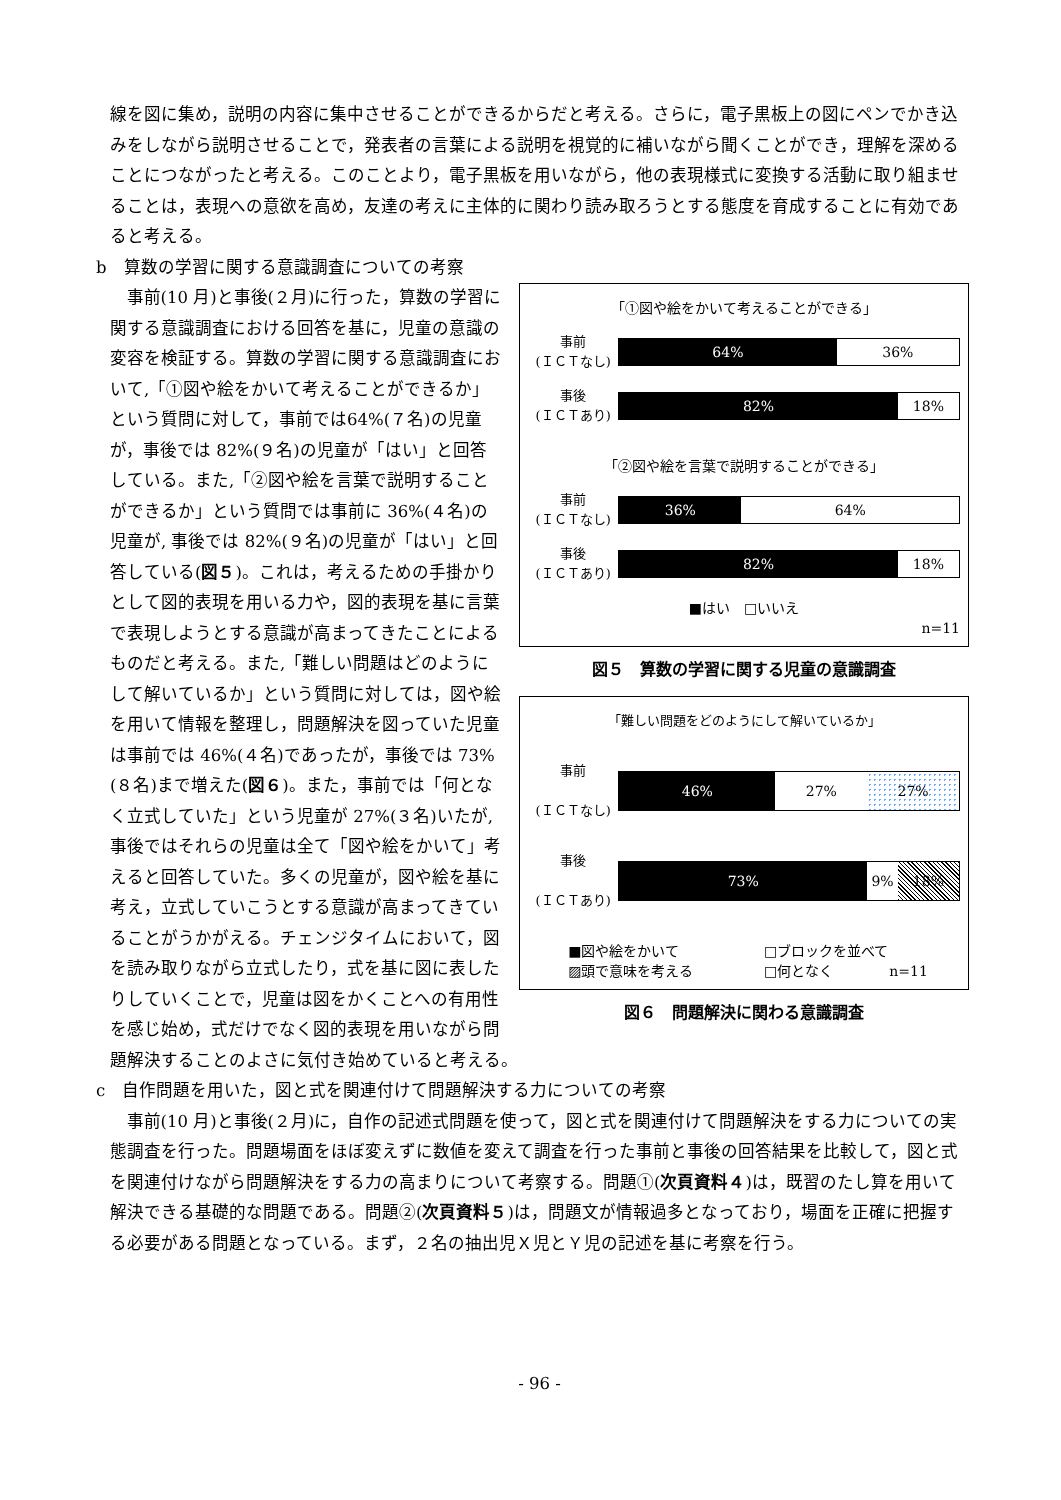線を図に集め，説明の内容に集中させることができるからだと考える。さらに，電子黒板上の図にペンでかき込みをしながら説明させることで，発表者の言葉による説明を視覚的に補いながら聞くことができ，理解を深めることにつながったと考える。このことより，電子黒板を用いながら，他の表現様式に変換する活動に取り組ませることは，表現への意欲を高め，友達の考えに主体的に関わり読み取ろうとする態度を育成することに有効であると考える。
b　算数の学習に関する意識調査についての考察
事前(10 月)と事後(２月)に行った，算数の学習に関する意識調査における回答を基に，児童の意識の変容を検証する。算数の学習に関する意識調査において,「①図や絵をかいて考えることができるか」という質問に対して，事前では64%(７名)の児童が，事後では 82%(９名)の児童が「はい」と回答している。また,「②図や絵を言葉で説明することができるか」という質問では事前に 36%(４名)の児童が, 事後では 82%(９名)の児童が「はい」と回答している(図５)。これは，考えるための手掛かりとして図的表現を用いる力や，図的表現を基に言葉で表現しようとする意識が高まってきたことによるものだと考える。また,「難しい問題はどのようにして解いているか」という質問に対しては，図や絵を用いて情報を整理し，問題解決を図っていた児童は事前では 46%(４名)であったが，事後では 73%(８名)まで増えた(図６)。また，事前では「何となく立式していた」という児童が 27%(３名)いたが, 事後ではそれらの児童は全て「図や絵をかいて」考えると回答していた。多くの児童が，図や絵を基に考え，立式していこうとする意識が高まってきていることがうかがえる。チェンジタイムにおいて，図を読み取りながら立式したり，式を基に図に表したりしていくことで，児童は図をかくことへの有用性を感じ始め，式だけでなく図的表現を用いながら問
「①図や絵をかいて考えることができる」
事前
(ＩＣＴなし)
64% 36%
事後
(ＩＣＴあり)
82% 18%
「②図や絵を言葉で説明することができる」
事前
(ＩＣＴなし)
36% 64%
事後
(ＩＣＴあり)
82% 18%
■はい　□いいえ
n=11
図５　算数の学習に関する児童の意識調査
「難しい問題をどのようにして解いているか」
事前
(ＩＣＴなし)
46% 27% 27%
事後
(ＩＣＴあり)
73% 9% 18%
■図や絵をかいて □ブロックを並べて ▨頭で意味を考える □何となく　　　　n=11
図６　問題解決に関わる意識調査
題解決することのよさに気付き始めていると考える。
c　自作問題を用いた，図と式を関連付けて問題解決する力についての考察
事前(10 月)と事後(２月)に，自作の記述式問題を使って，図と式を関連付けて問題解決をする力についての実態調査を行った。問題場面をほぼ変えずに数値を変えて調査を行った事前と事後の回答結果を比較して，図と式を関連付けながら問題解決をする力の高まりについて考察する。問題①(次頁資料４)は，既習のたし算を用いて解決できる基礎的な問題である。問題②(次頁資料５)は，問題文が情報過多となっており，場面を正確に把握する必要がある問題となっている。まず，２名の抽出児Ｘ児とＹ児の記述を基に考察を行う。
- 96 -